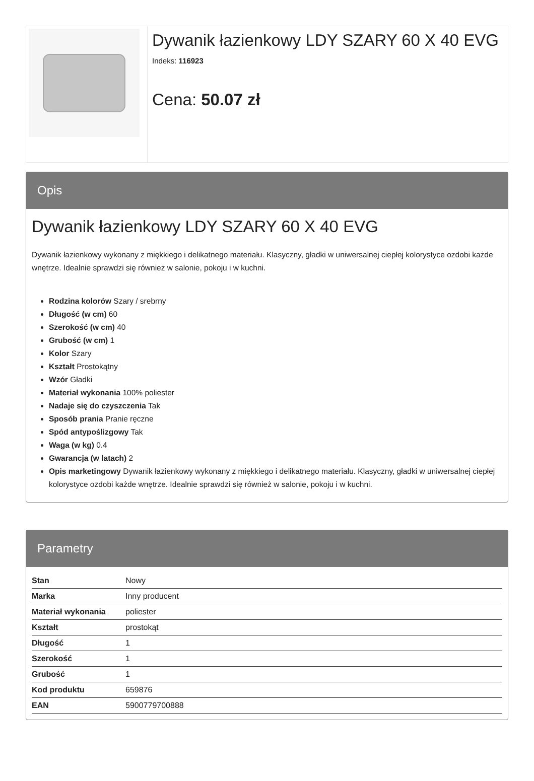Dywanik łazienkowy LDY SZARY 60 X 40 EVG
Indeks: 116923
Cena: 50.07 zł
Opis
Dywanik łazienkowy LDY SZARY 60 X 40 EVG
Dywanik łazienkowy wykonany z miękkiego i delikatnego materiału. Klasyczny, gładki w uniwersalnej ciepłej kolorystyce ozdobi każde wnętrze. Idealnie sprawdzi się również w salonie, pokoju i w kuchni.
Rodzina kolorów Szary / srebrny
Długość (w cm) 60
Szerokość (w cm) 40
Grubość (w cm) 1
Kolor Szary
Kształt Prostokątny
Wzór Gładki
Materiał wykonania 100% poliester
Nadaje się do czyszczenia Tak
Sposób prania Pranie ręczne
Spód antypoślizgowy Tak
Waga (w kg) 0.4
Gwarancja (w latach) 2
Opis marketingowy Dywanik łazienkowy wykonany z miękkiego i delikatnego materiału. Klasyczny, gładki w uniwersalnej ciepłej kolorystyce ozdobi każde wnętrze. Idealnie sprawdzi się również w salonie, pokoju i w kuchni.
Parametry
| Stan | Nowy |
| Marka | Inny producent |
| Materiał wykonania | poliester |
| Kształt | prostokąt |
| Długość | 1 |
| Szerokość | 1 |
| Grubość | 1 |
| Kod produktu | 659876 |
| EAN | 5900779700888 |